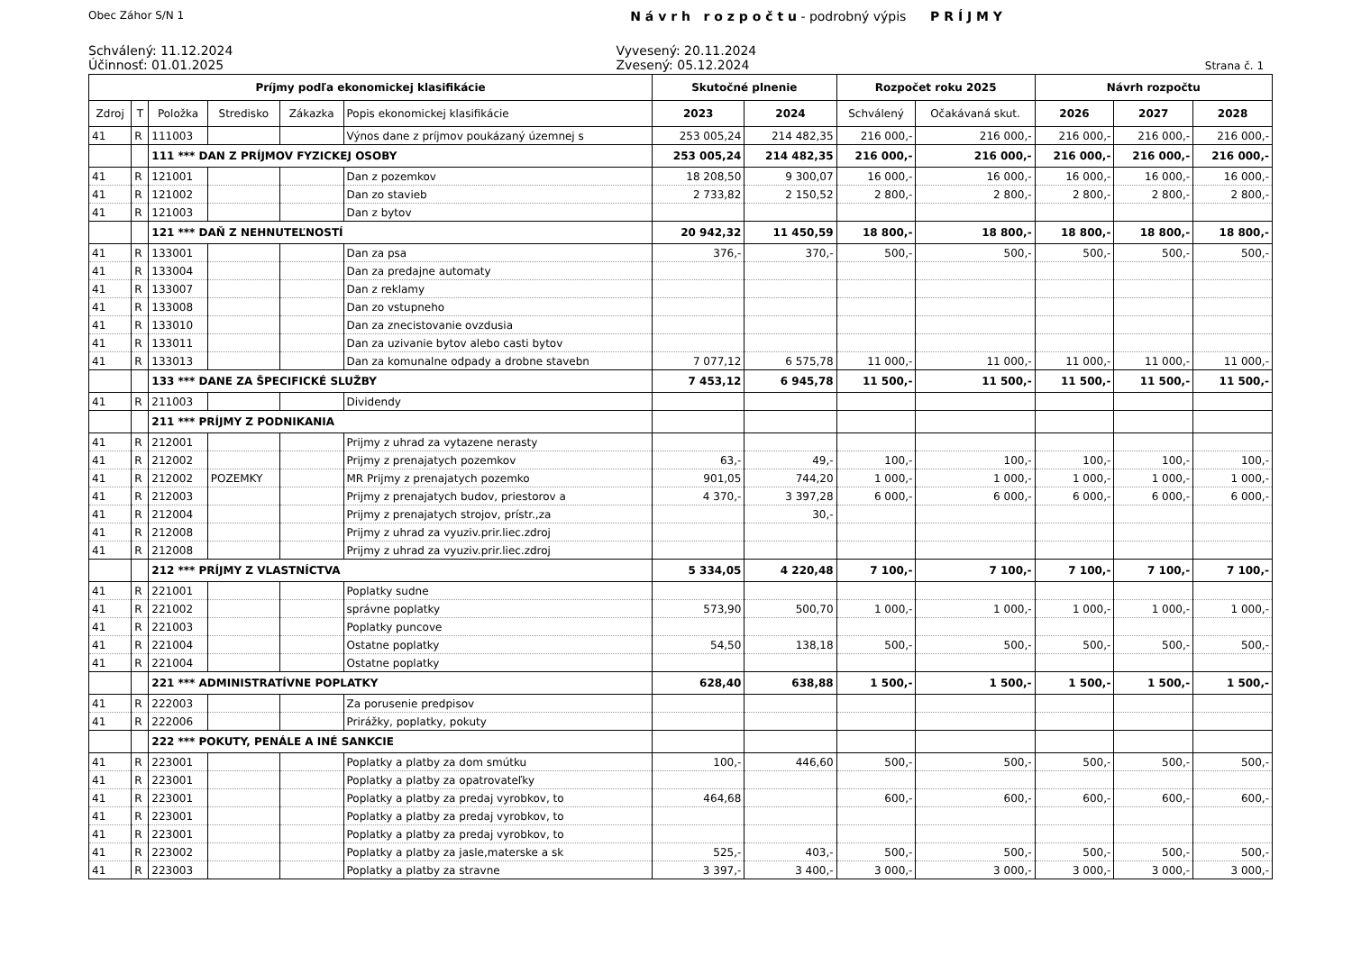Obec Záhor S/N 1 N á v r h r o z p o č t u - podrobný výpis P R Í J M Y
Schválený: 11.12.2024
Účinnosť: 01.01.2025
Vyvesený: 20.11.2024
Zvesený: 05.12.2024
Strana č. 1
| Príjmy podľa ekonomickej klasifikácie | | | | | | Skutočné plnenie | | Rozpočet roku 2025 | | Návrh rozpočtu | | |
| --- | --- | --- | --- | --- | --- | --- | --- | --- | --- | --- | --- | --- |
| Zdroj | T | Položka | Stredisko | Zákazka | Popis ekonomickej klasifikácie | 2023 | 2024 | Schválený | Očakávaná skut. | 2026 | 2027 | 2028 |
| 41 | R | 111003 | | | Výnos dane z príjmov poukázaný územnej s | 253 005,24 | 214 482,35 | 216 000,- | 216 000,- | 216 000,- | 216 000,- | 216 000,- |
| | | 111 *** DAN Z PRÍJMOV FYZICKEJ OSOBY | | | | 253 005,24 | 214 482,35 | 216 000,- | 216 000,- | 216 000,- | 216 000,- | 216 000,- |
| 41 | R | 121001 | | | Dan z pozemkov | 18 208,50 | 9 300,07 | 16 000,- | 16 000,- | 16 000,- | 16 000,- | 16 000,- |
| 41 | R | 121002 | | | Dan zo stavieb | 2 733,82 | 2 150,52 | 2 800,- | 2 800,- | 2 800,- | 2 800,- | 2 800,- |
| 41 | R | 121003 | | | Dan z bytov | | | | | | | |
| | | 121 *** DAŇ Z NEHNUTEĽNOSTÍ | | | | 20 942,32 | 11 450,59 | 18 800,- | 18 800,- | 18 800,- | 18 800,- | 18 800,- |
| 41 | R | 133001 | | | Dan za psa | 376,- | 370,- | 500,- | 500,- | 500,- | 500,- | 500,- |
| 41 | R | 133004 | | | Dan za predajne automaty | | | | | | | |
| 41 | R | 133007 | | | Dan z reklamy | | | | | | | |
| 41 | R | 133008 | | | Dan zo vstupneho | | | | | | | |
| 41 | R | 133010 | | | Dan za znecistovanie ovzdusia | | | | | | | |
| 41 | R | 133011 | | | Dan za uzivanie bytov alebo casti bytov | | | | | | | |
| 41 | R | 133013 | | | Dan za komunalne odpady a drobne stavebn | 7 077,12 | 6 575,78 | 11 000,- | 11 000,- | 11 000,- | 11 000,- | 11 000,- |
| | | 133 *** DANE ZA ŠPECIFICKÉ SLUŽBY | | | | 7 453,12 | 6 945,78 | 11 500,- | 11 500,- | 11 500,- | 11 500,- | 11 500,- |
| 41 | R | 211003 | | | Dividendy | | | | | | | |
| | | 211 *** PRÍJMY Z PODNIKANIA | | | | | | | | | | |
| 41 | R | 212001 | | | Prijmy z uhrad za vytazene nerasty | | | | | | | |
| 41 | R | 212002 | | | Prijmy z prenajatych pozemkov | 63,- | 49,- | 100,- | 100,- | 100,- | 100,- | 100,- |
| 41 | R | 212002 | POZEMKY | | MR Prijmy z prenajatych pozemko | 901,05 | 744,20 | 1 000,- | 1 000,- | 1 000,- | 1 000,- | 1 000,- |
| 41 | R | 212003 | | | Prijmy z prenajatych budov, priestorov a | 4 370,- | 3 397,28 | 6 000,- | 6 000,- | 6 000,- | 6 000,- | 6 000,- |
| 41 | R | 212004 | | | Prijmy z prenajatych strojov, prístr.,za | | 30,- | | | | | |
| 41 | R | 212008 | | | Prijmy z uhrad za vyuziv.prir.liec.zdroj | | | | | | | |
| 41 | R | 212008 | | | Prijmy z uhrad za vyuziv.prir.liec.zdroj | | | | | | | |
| | | 212 *** PRÍJMY Z VLASTNÍCTVA | | | | 5 334,05 | 4 220,48 | 7 100,- | 7 100,- | 7 100,- | 7 100,- | 7 100,- |
| 41 | R | 221001 | | | Poplatky sudne | | | | | | | |
| 41 | R | 221002 | | | správne poplatky | 573,90 | 500,70 | 1 000,- | 1 000,- | 1 000,- | 1 000,- | 1 000,- |
| 41 | R | 221003 | | | Poplatky puncove | | | | | | | |
| 41 | R | 221004 | | | Ostatne poplatky | 54,50 | 138,18 | 500,- | 500,- | 500,- | 500,- | 500,- |
| 41 | R | 221004 | | | Ostatne poplatky | | | | | | | |
| | | 221 *** ADMINISTRATÍVNE POPLATKY | | | | 628,40 | 638,88 | 1 500,- | 1 500,- | 1 500,- | 1 500,- | 1 500,- |
| 41 | R | 222003 | | | Za porusenie predpisov | | | | | | | |
| 41 | R | 222006 | | | Prirážky, poplatky, pokuty | | | | | | | |
| | | 222 *** POKUTY, PENÁLE A INÉ SANKCIE | | | | | | | | | | |
| 41 | R | 223001 | | | Poplatky a platby za dom smútku | 100,- | 446,60 | 500,- | 500,- | 500,- | 500,- | 500,- |
| 41 | R | 223001 | | | Poplatky a platby za opatrovateľky | | | | | | | |
| 41 | R | 223001 | | | Poplatky a platby za predaj vyrobkov, to | 464,68 | | 600,- | 600,- | 600,- | 600,- | 600,- |
| 41 | R | 223001 | | | Poplatky a platby za predaj vyrobkov, to | | | | | | | |
| 41 | R | 223001 | | | Poplatky a platby za predaj vyrobkov, to | | | | | | | |
| 41 | R | 223002 | | | Poplatky a platby za jasle,materske a sk | 525,- | 403,- | 500,- | 500,- | 500,- | 500,- | 500,- |
| 41 | R | 223003 | | | Poplatky a platby za stravne | 3 397,- | 3 400,- | 3 000,- | 3 000,- | 3 000,- | 3 000,- | 3 000,- |